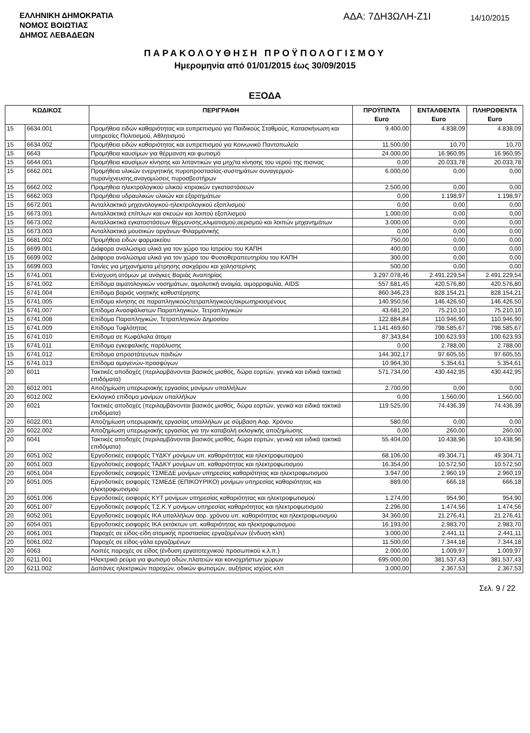ΕΛΛΗΝΙΚΗ ΔΗΜΟΚΡΑΤΙΑ
ΝΟΜΟΣ ΒΟΙΩΤΙΑΣ
ΔΗΜΟΣ ΛΕΒΑΔΕΩΝ
ΑΔΑ: 7ΔΗ3ΩΛΗ-Ζ1Ι
14/10/2015
ΠΑΡΑΚΟΛΟΥΘΗΣΗ ΠΡΟΫΠΟΛΟΓΙΣΜΟΥ
Ημερομηνία από 01/01/2015 έως 30/09/2015
ΕΞΟΔΑ
| ΚΩΔΙΚΟΣ | | ΠΕΡΙΓΡΑΦΗ | ΠΡΟΫΠ/ΝΤΑ Euro | ΕΝΤΑΛΘΕΝΤΑ Euro | ΠΛΗΡΩΘΕΝΤΑ Euro |
| --- | --- | --- | --- | --- | --- |
| 15 | 6634.001 | Προμήθεια ειδών καθαριότητας και ευπρεπισμού για Παιδικούς Σταθμούς, Κατασκήνωση και υπηρεσίες Πολιτισμού, Αθλητισμού | 9.400,00 | 4.838,09 | 4.838,09 |
| 15 | 6634.002 | Προμήθεια ειδών καθαριότητας και ευπρεπισμού για Κοινωνικό Παντοπωλείο | 11.500,00 | 10,70 | 10,70 |
| 15 | 6643 | Προμήθεια καυσίμων για θέρμανση και φωτισμό | 24.000,00 | 16.960,95 | 16.960,95 |
| 15 | 6644.001 | Προμήθεια καυσίμων κίνησης και λιπαντικών για μηχ/τα κίνησης του νερού της πισινας | 0,00 | 20.033,78 | 20.033,78 |
| 15 | 6662.001 | Προμήθεια υλικών ενεργητικής πυροπροστασίας-συστημάτων συναγερμού-πυρανίχνευσης,αναγομώσεις πυροσβεστήρων | 6.000,00 | 0,00 | 0,00 |
| 15 | 6662.002 | Προμήθεια ηλεκτρολογικού υλικού κτιριακών εγκαταστάσεων | 2.500,00 | 0,00 | 0,00 |
| 15 | 6662.003 | Προμήθεια υδραυλικών υλικών και εξαρτημάτων | 0,00 | 1.198,97 | 1.198,97 |
| 15 | 6672.001 | Ανταλλακτικά μηχανολογικού-ηλεκτρολογικού εξοπλισμού | 0,00 | 0,00 | 0,00 |
| 15 | 6673.001 | Ανταλλακτικά επίπλων και σκευών και λοιπού εξοπλισμού | 1.000,00 | 0,00 | 0,00 |
| 15 | 6673.002 | Ανταλλακτικά εγκαταστάσεων θέρμανσης,κλιματισμού,αερισμού και λοιπών μηχανημάτων | 3.000,00 | 0,00 | 0,00 |
| 15 | 6673.003 | Ανταλλακτικά μουσικών οργάνων Φιλαρμονικής | 0,00 | 0,00 | 0,00 |
| 15 | 6681.002 | Προμήθεια ειδων φαρμακείου | 750,00 | 0,00 | 0,00 |
| 15 | 6699.001 | Διάφορα αναλώσιμα υλικά για τον χώρο του Ιατρείου του ΚΑΠΗ | 400,00 | 0,00 | 0,00 |
| 15 | 6699.002 | Διάφορα αναλώσιμα υλικά για τον χώρο του Φυσιοθεραπευτηρίου του ΚΑΠΗ | 300,00 | 0,00 | 0,00 |
| 15 | 6699.003 | Ταινίες για μηχανήματα μέτρησης σακχάρου και χοληστερίνης | 500,00 | 0,00 | 0,00 |
| 15 | 6741.001 | Ενίσχυση ατόμων με ανάγκες Βαριάς Αναπηρίας | 3.297.078,46 | 2.491.229,54 | 2.491.229,54 |
| 15 | 6741.002 | Επίδομα αιματολογικών νοσημάτων, αιμολυτική αναιμία, αιμορροφυλία, AIDS | 557.681,45 | 420.576,80 | 420.576,80 |
| 15 | 6741.004 | Επίδομα βαριάς νοητικής καθυστέρησης | 860.346,23 | 828.154,21 | 828.154,21 |
| 15 | 6741.005 | Επίδομα κίνησης σε παραπληγικούς/τετραπληγικούς/ακρωτηριασμένους | 140.950,56 | 146.426,50 | 146.426,50 |
| 15 | 6741.007 | Επίδομα Ανασφάλιστων Παραπληγικών, Τετραπληγικών | 43.681,20 | 75.210,10 | 75.210,10 |
| 15 | 6741.008 | Επίδομα Παραπληγικών, Τετραπληγικών Δημοσίου | 122.884,84 | 110.946,90 | 110.946,90 |
| 15 | 6741.009 | Επίδομα Τυφλότητας | 1.141.469,60 | 798.585,67 | 798.585,67 |
| 15 | 6741.010 | Επίδομα σε Κωφάλαλα άτομα | 87.343,84 | 100.623,93 | 100.623,93 |
| 15 | 6741.011 | Επίδομα εγκεφαλικής παράλυσης | 0,00 | 2.788,00 | 2.788,00 |
| 15 | 6741.012 | Επίδομα απροστάτευτων παιδιών | 144.302,17 | 97.605,55 | 97.605,55 |
| 15 | 6741.013 | Επίδομα ομογενών-προσφύγων | 10.964,30 | 5.354,61 | 5.354,61 |
| 20 | 6011 | Τακτικές αποδοχές (περιλαμβάνονται βασικός μισθός, δώρα εορτών, γενικά και ειδικά τακτικά επιδόματα) | 571.734,00 | 430.442,95 | 430.442,95 |
| 20 | 6012.001 | Αποζημίωση υπερωριακής εργασίας μονίμων υπαλλήλων | 2.700,00 | 0,00 | 0,00 |
| 20 | 6012.002 | Εκλογικό επίδομα μονίμων υπαλλήλων | 0,00 | 1.560,00 | 1.560,00 |
| 20 | 6021 | Τακτικές αποδοχές (περιλαμβάνονται βασικός μισθός, δώρα εορτών, γενικά και ειδικά τακτικά επιδόματα) | 119.525,00 | 74.436,39 | 74.436,39 |
| 20 | 6022.001 | Αποζημίωση υπερωριακής εργασίας υπαλλήλων με σύμβαση Αορ. Χρόνου | 580,00 | 0,00 | 0,00 |
| 20 | 6022.002 | Αποζημίωση υπερωριακής εργασίας για την καταβολή εκλογικής αποζημίωσης | 0,00 | 260,00 | 260,00 |
| 20 | 6041 | Τακτικές αποδοχές (περιλαμβάνονται βασικός μισθός, δώρα εορτών, γενικά και ειδικά τακτικά επιδόματα) | 55.404,00 | 10.438,96 | 10.438,96 |
| 20 | 6051.002 | Εργοδοτικές εισφορές ΤΥΔΚΥ μονίμων υπ. καθαριότητας και ηλεκτροφωτισμού | 68.106,00 | 49.304,71 | 49.304,71 |
| 20 | 6051.003 | Εργοδοτικές εισφορές ΤΑΔΚΥ μονίμων υπ. καθαριότητας και ηλεκτροφωτισμού | 16.354,00 | 10.572,50 | 10.572,50 |
| 20 | 6051.004 | Εργοδοτικές εισφορές ΤΣΜΕΔΕ μονίμων υπηρεσίας καθαριότητας και ηλεκτροφωτισμού | 3.947,00 | 2.960,19 | 2.960,19 |
| 20 | 6051.005 | Εργοδοτικές εισφορές ΤΣΜΕΔΕ (ΕΠΙΚΟΥΡΙΚΟ) μονίμων υπηρεσίας καθαριότητας και ηλεκτροφωτισμού | 889,00 | 666,18 | 666,18 |
| 20 | 6051.006 | Εργοδοτικές εισφορές ΚΥΤ μονίμων υπηρεσίας καθαριότητας και ηλεκτροφωτισμού | 1.274,00 | 954,90 | 954,90 |
| 20 | 6051.007 | Εργοδοτικές εισφορές Τ.Σ.Κ.Υ μονίμων υπηρεσίας καθαριότητας και ηλεκτροφωτισμού | 2.296,00 | 1.474,56 | 1.474,56 |
| 20 | 6052.001 | Εργοδοτικές εισφορές ΙΚΑ υπαλλήλων αορ. χρόνου υπ. καθαριότητας και ηλεκτροφωτισμού | 34.360,00 | 21.276,41 | 21.276,41 |
| 20 | 6054.001 | Εργοδοτικές εισφορές ΙΚΑ εκτάκτων υπ. καθαριότητας και ηλεκτροφωτισμού | 16.193,00 | 2.983,70 | 2.983,70 |
| 20 | 6061.001 | Παροχές σε είδος-είδη ατομικής προστασίας εργαζομένων (ένδυση κλπ) | 3.000,00 | 2.441,11 | 2.441,11 |
| 20 | 6061.002 | Παροχές σε είδος-γάλα εργαζομένων | 11.500,00 | 7.344,18 | 7.344,18 |
| 20 | 6063 | Λοιπές παροχές σε είδος (ένδυση εργατοτεχνικού προσωπικού κ.λ.π.) | 2.000,00 | 1.009,97 | 1.009,97 |
| 20 | 6211.001 | Ηλεκτρικό ρεύμα για φωτισμό οδών,πλατειών και κοινοχρήστων χώρων | 695.000,00 | 381.537,43 | 381.537,43 |
| 20 | 6211.002 | Δαπάνες ηλεκτρικών παροχών, οδικών φωτισμών, αυξήσεις ισχύος κλπ | 3.000,00 | 2.367,53 | 2.367,53 |
Σελ. 9 / 22